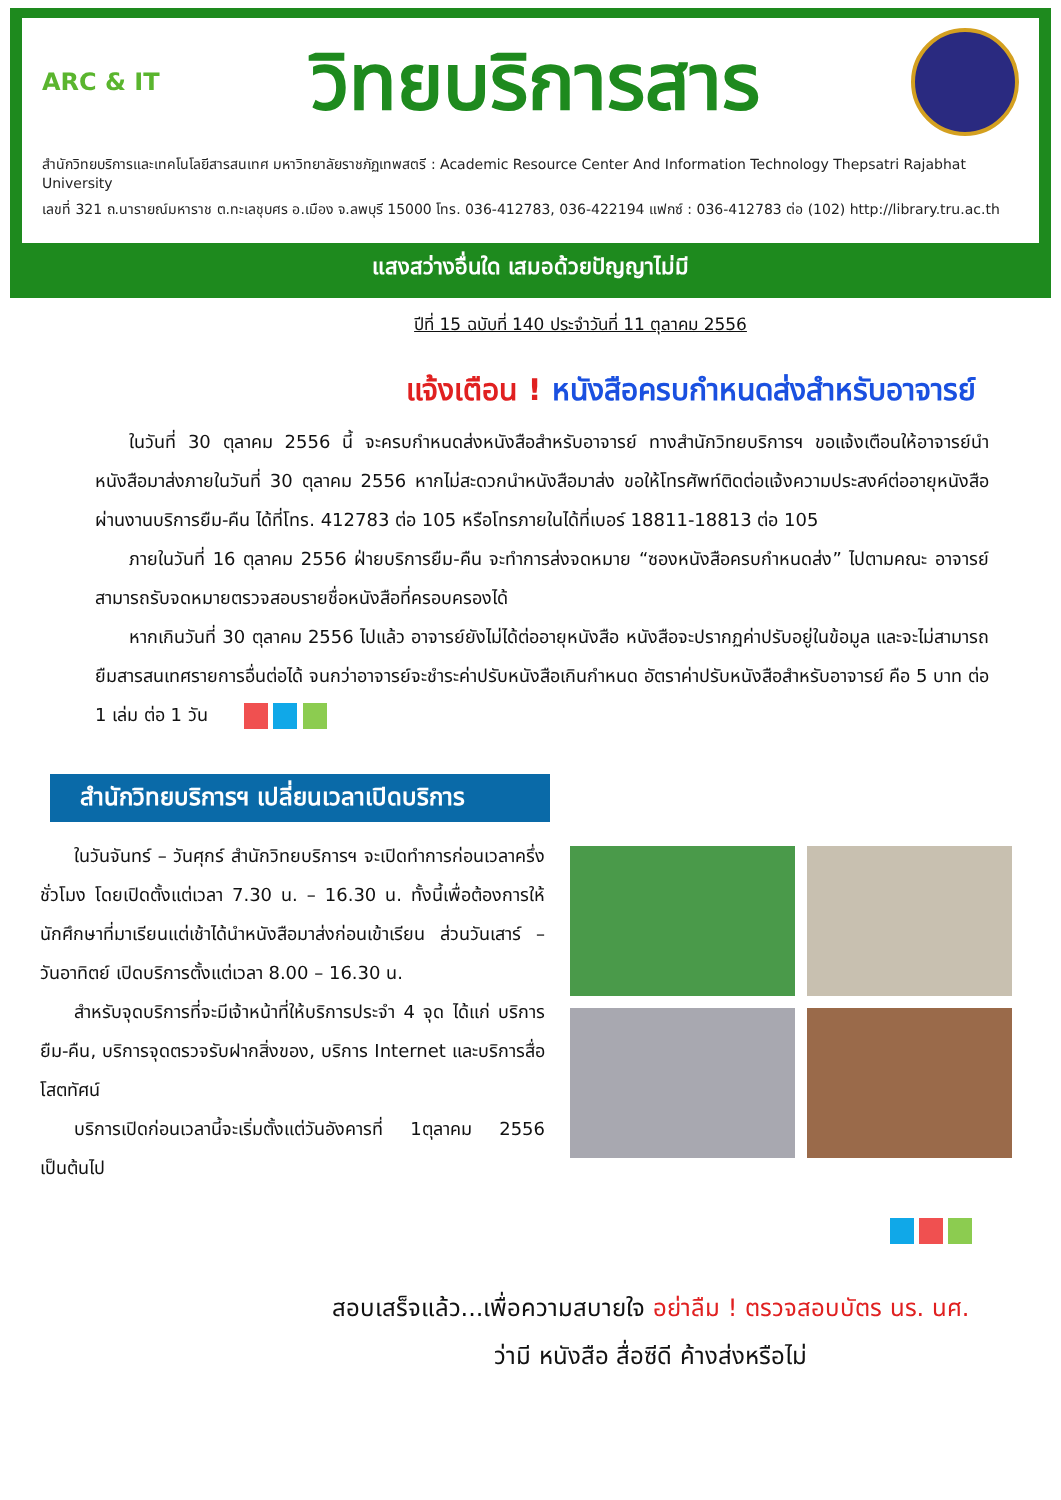ARC & IT วิทยบริการสาร
สำนักวิทยบริการและเทคโนโลยีสารสนเทศ มหาวิทยาลัยราชภัฏเทพสตรี : Academic Resource Center And Information Technology Thepsatri Rajabhat University
เลขที่ 321 ถ.นารายณ์มหาราช ต.ทะเลชุบศร อ.เมือง จ.ลพบุรี 15000 โทร. 036-412783, 036-422194 แฟกซ์ : 036-412783 ต่อ (102) http://library.tru.ac.th
แสงสว่างอื่นใด เสมอด้วยปัญญาไม่มี
ปีที่ 15 ฉบับที่ 140 ประจำวันที่ 11 ตุลาคม 2556
แจ้งเตือน ! หนังสือครบกำหนดส่งสำหรับอาจารย์
ในวันที่ 30 ตุลาคม 2556 นี้ จะครบกำหนดส่งหนังสือสำหรับอาจารย์ ทางสำนักวิทยบริการฯ ขอแจ้งเตือนให้อาจารย์นำหนังสือมาส่งภายในวันที่ 30 ตุลาคม 2556 หากไม่สะดวกนำหนังสือมาส่ง ขอให้โทรศัพท์ติดต่อแจ้งความประสงค์ต่ออายุหนังสือผ่านงานบริการยืม-คืน ได้ที่โทร. 412783 ต่อ 105 หรือโทรภายในได้ที่เบอร์ 18811-18813 ต่อ 105
ภายในวันที่ 16 ตุลาคม 2556 ฝ่ายบริการยืม-คืน จะทำการส่งจดหมาย “ซองหนังสือครบกำหนดส่ง” ไปตามคณะ อาจารย์สามารถรับจดหมายตรวจสอบรายชื่อหนังสือที่ครอบครองได้
หากเกินวันที่ 30 ตุลาคม 2556 ไปแล้ว อาจารย์ยังไม่ได้ต่ออายุหนังสือ หนังสือจะปรากฏค่าปรับอยู่ในข้อมูล และจะไม่สามารถยืมสารสนเทศรายการอื่นต่อได้ จนกว่าอาจารย์จะชำระค่าปรับหนังสือเกินกำหนด อัตราค่าปรับหนังสือสำหรับอาจารย์ คือ 5 บาท ต่อ 1 เล่ม ต่อ 1 วัน
สำนักวิทยบริการฯ เปลี่ยนเวลาเปิดบริการ
ในวันจันทร์ – วันศุกร์ สำนักวิทยบริการฯ จะเปิดทำการก่อนเวลาครึ่งชั่วโมง โดยเปิดตั้งแต่เวลา 7.30 น. – 16.30 น. ทั้งนี้เพื่อต้องการให้นักศึกษาที่มาเรียนแต่เช้าได้นำหนังสือมาส่งก่อนเข้าเรียน ส่วนวันเสาร์ – วันอาทิตย์ เปิดบริการตั้งแต่เวลา 8.00 – 16.30 น.
สำหรับจุดบริการที่จะมีเจ้าหน้าที่ให้บริการประจำ 4 จุด ได้แก่ บริการยืม-คืน, บริการจุดตรวจรับฝากสิ่งของ, บริการ Internet และบริการสื่อโสตทัศน์
บริการเปิดก่อนเวลานี้จะเริ่มตั้งแต่วันอังคารที่ 1ตุลาคม 2556 เป็นต้นไป
สอบเสร็จแล้ว...เพื่อความสบายใจ อย่าลืม ! ตรวจสอบบัตร นร. นศ.
ว่ามี หนังสือ สื่อซีดี ค้างส่งหรือไม่